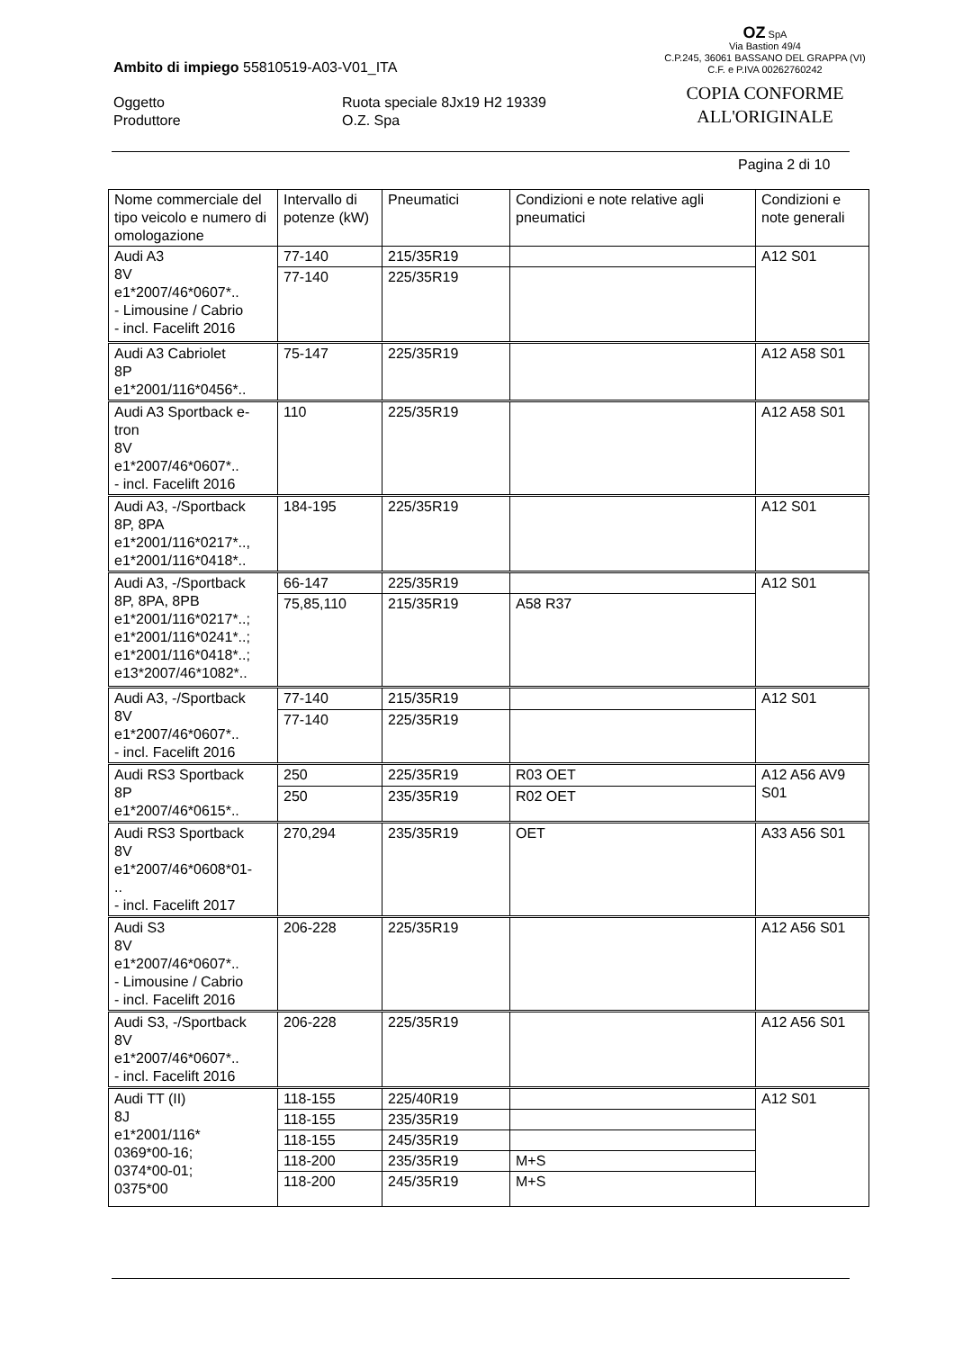Ambito di impiego 55810519-A03-V01_ITA
Oggetto
Produttore
Ruota speciale 8Jx19 H2 19339
O.Z. Spa
OZ SpA
Via Bastion 49/4
C.P.245, 36061 BASSANO DEL GRAPPA (VI)
C.F. e P.IVA 00262760242
COPIA CONFORME
ALL'ORIGINALE
Pagina 2 di 10
| Nome commerciale del tipo veicolo e numero di omologazione | Intervallo di potenze (kW) | Pneumatici | Condizioni e note relative agli pneumatici | Condizioni e note generali |
| Audi A3 8V e1*2007/46*0607*.. - Limousine / Cabrio - incl. Facelift 2016 | 77-140 | 215/35R19 | | A12 S01 |
| | 77-140 | 225/35R19 | | |
| Audi A3 Cabriolet 8P e1*2001/116*0456*.. | 75-147 | 225/35R19 | | A12 A58 S01 |
| Audi A3 Sportback e-tron 8V e1*2007/46*0607*.. - incl. Facelift 2016 | 110 | 225/35R19 | | A12 A58 S01 |
| Audi A3, -/Sportback 8P, 8PA e1*2001/116*0217*.., e1*2001/116*0418*.. | 184-195 | 225/35R19 | | A12 S01 |
| Audi A3, -/Sportback 8P, 8PA, 8PB e1*2001/116*0217*..; e1*2001/116*0241*..; e1*2001/116*0418*..; e13*2007/46*1082*.. | 66-147 | 225/35R19 | | A12 S01 |
| | 75,85,110 | 215/35R19 | A58 R37 | |
| Audi A3, -/Sportback 8V e1*2007/46*0607*.. - incl. Facelift 2016 | 77-140 | 215/35R19 | | A12 S01 |
| | 77-140 | 225/35R19 | | |
| Audi RS3 Sportback 8P e1*2007/46*0615*.. | 250 | 225/35R19 | R03 OET | A12 A56 AV9 S01 |
| | 250 | 235/35R19 | R02 OET | |
| Audi RS3 Sportback 8V e1*2007/46*0608*01- .. - incl. Facelift 2017 | 270,294 | 235/35R19 | OET | A33 A56 S01 |
| Audi S3 8V e1*2007/46*0607*.. - Limousine / Cabrio - incl. Facelift 2016 | 206-228 | 225/35R19 | | A12 A56 S01 |
| Audi S3, -/Sportback 8V e1*2007/46*0607*.. - incl. Facelift 2016 | 206-228 | 225/35R19 | | A12 A56 S01 |
| Audi TT (II) 8J e1*2001/116* 0369*00-16; 0374*00-01; 0375*00 | 118-155 | 225/40R19 | | A12 S01 |
| | 118-155 | 235/35R19 | | |
| | 118-155 | 245/35R19 | | |
| | 118-200 | 235/35R19 | M+S | |
| | 118-200 | 245/35R19 | M+S | |